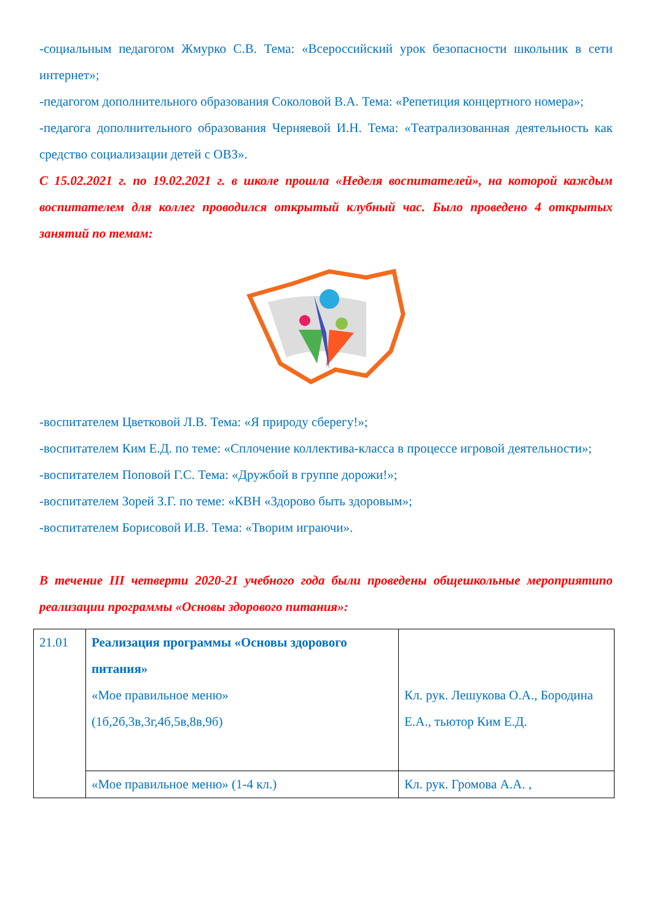-социальным педагогом Жмурко С.В. Тема: «Всероссийский урок безопасности школьник в сети интернет»;
-педагогом дополнительного образования Соколовой В.А. Тема: «Репетиция концертного номера»;
-педагога дополнительного образования Черняевой И.Н. Тема: «Театрализованная деятельность как средство социализации детей с ОВЗ».
С 15.02.2021 г. по 19.02.2021 г. в школе прошла «Неделя воспитателей», на которой каждым воспитателем для коллег проводился открытый клубный час. Было проведено 4 открытых занятий по темам:
-воспитателем Цветковой Л.В. Тема: «Я природу сберегу!»;
-воспитателем Ким Е.Д. по теме: «Сплочение коллектива-класса в процессе игровой деятельности»;
-воспитателем Поповой Г.С. Тема: «Дружбой в группе дорожи!»;
-воспитателем Зорей З.Г. по теме: «КВН «Здорово быть здоровым»;
-воспитателем Борисовой И.В. Тема: «Творим играючи».
В течение III четверти 2020-21 учебного года были проведены общешкольные мероприятипо реализации программы «Основы здорового питания»:
| 21.01 | Реализация программы «Основы здорового питания» «Мое правильное меню» (1б,2б,3в,3г,4б,5в,8в,9б) | Кл. рук. Лешукова О.А., Бородина Е.А., тьютор Ким Е.Д. |
| | «Мое правильное меню» (1-4 кл.) | Кл. рук. Громова А.А. , |